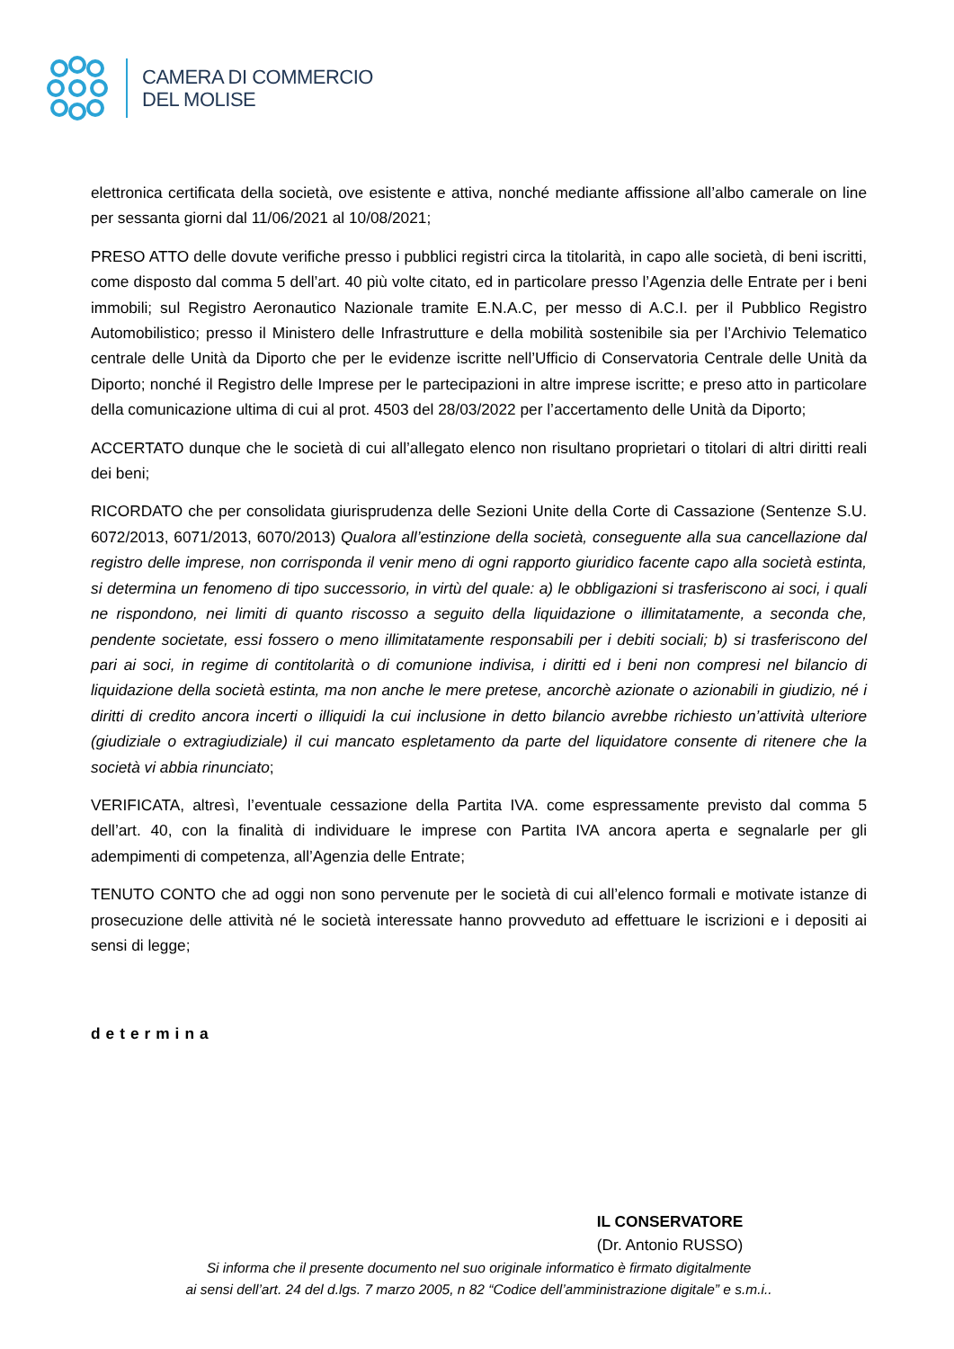CAMERA DI COMMERCIO
DEL MOLISE
elettronica certificata della società, ove esistente e attiva, nonché mediante affissione all’albo camerale on line per sessanta giorni dal 11/06/2021 al 10/08/2021;
PRESO ATTO delle dovute verifiche presso i pubblici registri circa la titolarità, in capo alle società, di beni iscritti, come disposto dal comma 5 dell’art. 40 più volte citato, ed in particolare presso l’Agenzia delle Entrate per i beni immobili; sul Registro Aeronautico Nazionale tramite E.N.A.C, per messo di A.C.I. per il Pubblico Registro Automobilistico; presso il Ministero delle Infrastrutture e della mobilità sostenibile sia per l’Archivio Telematico centrale delle Unità da Diporto che per le evidenze iscritte nell’Ufficio di Conservatoria Centrale delle Unità da Diporto; nonché il Registro delle Imprese per le partecipazioni in altre imprese iscritte; e preso atto in particolare della comunicazione ultima di cui al prot. 4503 del 28/03/2022 per l’accertamento delle Unità da Diporto;
ACCERTATO dunque che le società di cui all’allegato elenco non risultano proprietari o titolari di altri diritti reali dei beni;
RICORDATO che per consolidata giurisprudenza delle Sezioni Unite della Corte di Cassazione (Sentenze S.U. 6072/2013, 6071/2013, 6070/2013) Qualora all’estinzione della società, conseguente alla sua cancellazione dal registro delle imprese, non corrisponda il venir meno di ogni rapporto giuridico facente capo alla società estinta, si determina un fenomeno di tipo successorio, in virtù del quale: a) le obbligazioni si trasferiscono ai soci, i quali ne rispondono, nei limiti di quanto riscosso a seguito della liquidazione o illimitatamente, a seconda che, pendente societate, essi fossero o meno illimitatamente responsabili per i debiti sociali; b) si trasferiscono del pari ai soci, in regime di contitolarità o di comunione indivisa, i diritti ed i beni non compresi nel bilancio di liquidazione della società estinta, ma non anche le mere pretese, ancorchè azionate o azionabili in giudizio, né i diritti di credito ancora incerti o illiquidi la cui inclusione in detto bilancio avrebbe richiesto un’attività ulteriore (giudiziale o extragiudiziale) il cui mancato espletamento da parte del liquidatore consente di ritenere che la società vi abbia rinunciato;
VERIFICATA, altresì, l’eventuale cessazione della Partita IVA. come espressamente previsto dal comma 5 dell’art. 40, con la finalità di individuare le imprese con Partita IVA ancora aperta e segnalarle per gli adempimenti di competenza, all’Agenzia delle Entrate;
TENUTO CONTO che ad oggi non sono pervenute per le società di cui all’elenco formali e motivate istanze di prosecuzione delle attività né le società interessate hanno provveduto ad effettuare le iscrizioni e i depositi ai sensi di legge;
determina
IL CONSERVATORE
(Dr. Antonio RUSSO)
Si informa che il presente documento nel suo originale informatico è firmato digitalmente
ai sensi dell’art. 24 del d.lgs. 7 marzo 2005, n 82 “Codice dell’amministrazione digitale” e s.m.i..